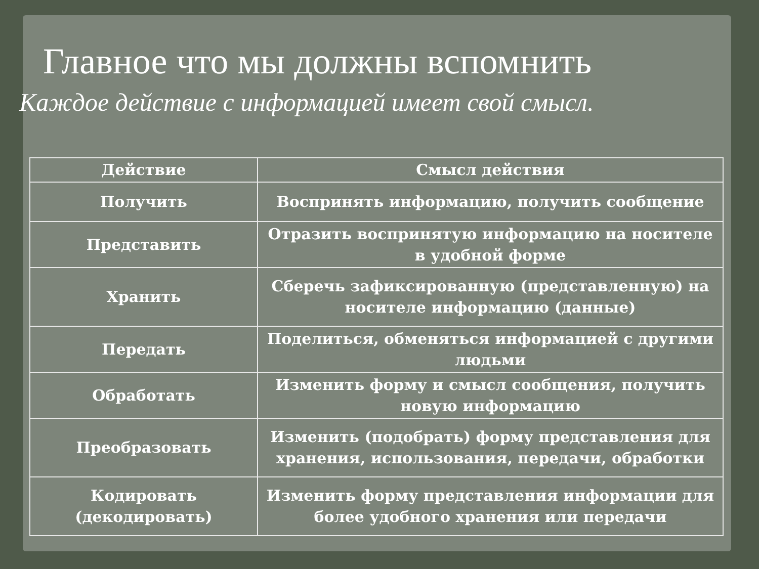Главное что мы должны вспомнить
Каждое действие с информацией имеет свой смысл.
| Действие | Смысл действия |
| --- | --- |
| Получить | Воспринять информацию, получить сообщение |
| Представить | Отразить воспринятую информацию на носителе в удобной форме |
| Хранить | Сберечь зафиксированную (представленную) на носителе информацию (данные) |
| Передать | Поделиться, обменяться информацией с другими людьми |
| Обработать | Изменить форму и смысл сообщения, получить новую информацию |
| Преобразовать | Изменить (подобрать) форму представления для хранения, использования, передачи, обработки |
| Кодировать (декодировать) | Изменить форму представления информации для более удобного хранения или передачи |